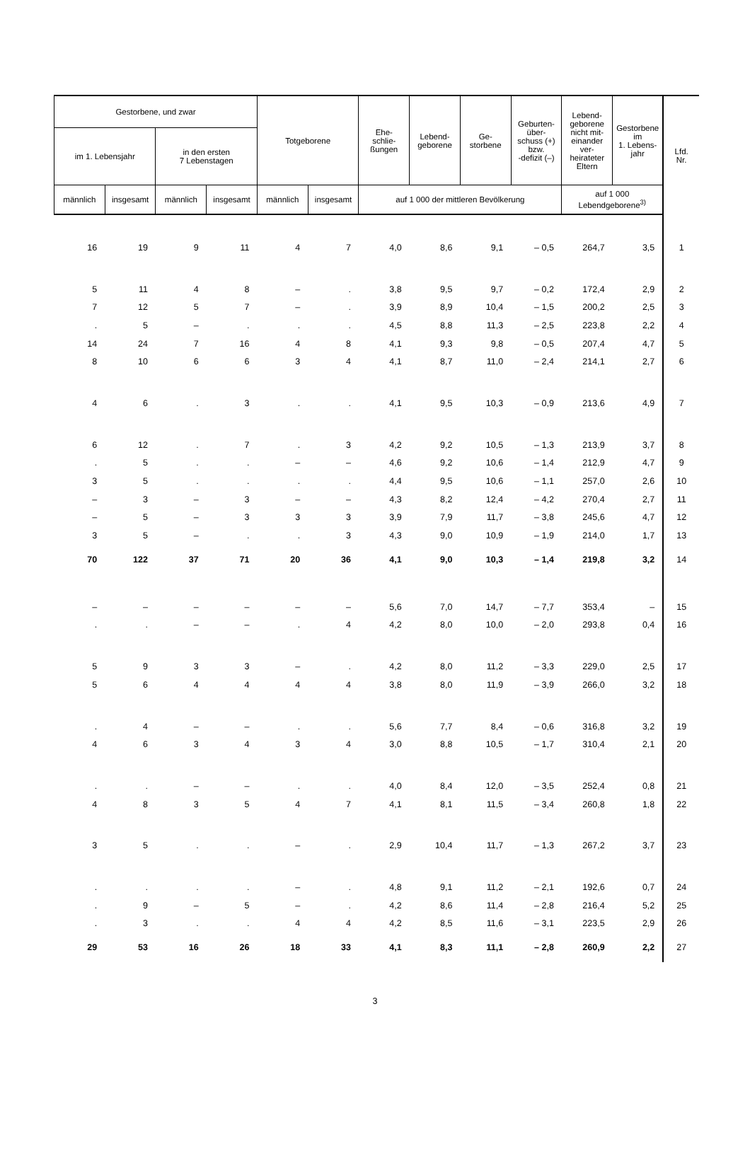| Gestorbene, und zwar | | | | Totgeborene | | Ehe- schlie- ßungen | Lebend- geborene | Ge- storbene | Geburten- über- schuss (+) bzw. -defizit (–) | Lebend- geborene nicht mit- einander ver- heirateter Eltern | Gestorbene im 1. Lebens- jahr | Lfd. Nr. |
| --- | --- | --- | --- | --- | --- | --- | --- | --- | --- | --- | --- | --- |
| im 1. Lebensjahr | | in den ersten 7 Lebenstagen | | | | | | | | | | |
| männlich | insgesamt | männlich | insgesamt | männlich | insgesamt | auf 1 000 der mittleren Bevölkerung | | | | auf 1 000 Lebendgeborene<sup>3)</sup> | | |
| 16 | 19 | 9 | 11 | 4 | 7 | 4,0 | 8,6 | 9,1 | – 0,5 | 264,7 | 3,5 | 1 |
| 5 | 11 | 4 | 8 | – | . | 3,8 | 9,5 | 9,7 | – 0,2 | 172,4 | 2,9 | 2 |
| 7 | 12 | 5 | 7 | – | . | 3,9 | 8,9 | 10,4 | – 1,5 | 200,2 | 2,5 | 3 |
| . | 5 | – | . | . | . | 4,5 | 8,8 | 11,3 | – 2,5 | 223,8 | 2,2 | 4 |
| 14 | 24 | 7 | 16 | 4 | 8 | 4,1 | 9,3 | 9,8 | – 0,5 | 207,4 | 4,7 | 5 |
| 8 | 10 | 6 | 6 | 3 | 4 | 4,1 | 8,7 | 11,0 | – 2,4 | 214,1 | 2,7 | 6 |
| 4 | 6 | . | 3 | . | . | 4,1 | 9,5 | 10,3 | – 0,9 | 213,6 | 4,9 | 7 |
| 6 | 12 | . | 7 | . | 3 | 4,2 | 9,2 | 10,5 | – 1,3 | 213,9 | 3,7 | 8 |
| . | 5 | . | . | – | – | 4,6 | 9,2 | 10,6 | – 1,4 | 212,9 | 4,7 | 9 |
| 3 | 5 | . | . | . | . | 4,4 | 9,5 | 10,6 | – 1,1 | 257,0 | 2,6 | 10 |
| – | 3 | – | 3 | – | – | 4,3 | 8,2 | 12,4 | – 4,2 | 270,4 | 2,7 | 11 |
| – | 5 | – | 3 | 3 | 3 | 3,9 | 7,9 | 11,7 | – 3,8 | 245,6 | 4,7 | 12 |
| 3 | 5 | – | . | . | 3 | 4,3 | 9,0 | 10,9 | – 1,9 | 214,0 | 1,7 | 13 |
| 70 | 122 | 37 | 71 | 20 | 36 | 4,1 | 9,0 | 10,3 | – 1,4 | 219,8 | 3,2 | 14 |
| – | – | – | – | – | – | 5,6 | 7,0 | 14,7 | – 7,7 | 353,4 | – | 15 |
| . | . | – | – | . | 4 | 4,2 | 8,0 | 10,0 | – 2,0 | 293,8 | 0,4 | 16 |
| 5 | 9 | 3 | 3 | – | . | 4,2 | 8,0 | 11,2 | – 3,3 | 229,0 | 2,5 | 17 |
| 5 | 6 | 4 | 4 | 4 | 4 | 3,8 | 8,0 | 11,9 | – 3,9 | 266,0 | 3,2 | 18 |
| . | 4 | – | – | . | . | 5,6 | 7,7 | 8,4 | – 0,6 | 316,8 | 3,2 | 19 |
| 4 | 6 | 3 | 4 | 3 | 4 | 3,0 | 8,8 | 10,5 | – 1,7 | 310,4 | 2,1 | 20 |
| . | . | – | – | . | . | 4,0 | 8,4 | 12,0 | – 3,5 | 252,4 | 0,8 | 21 |
| 4 | 8 | 3 | 5 | 4 | 7 | 4,1 | 8,1 | 11,5 | – 3,4 | 260,8 | 1,8 | 22 |
| 3 | 5 | . | . | – | . | 2,9 | 10,4 | 11,7 | – 1,3 | 267,2 | 3,7 | 23 |
| . | . | . | . | – | . | 4,8 | 9,1 | 11,2 | – 2,1 | 192,6 | 0,7 | 24 |
| . | 9 | – | 5 | – | . | 4,2 | 8,6 | 11,4 | – 2,8 | 216,4 | 5,2 | 25 |
| . | 3 | . | . | 4 | 4 | 4,2 | 8,5 | 11,6 | – 3,1 | 223,5 | 2,9 | 26 |
| 29 | 53 | 16 | 26 | 18 | 33 | 4,1 | 8,3 | 11,1 | – 2,8 | 260,9 | 2,2 | 27 |
3